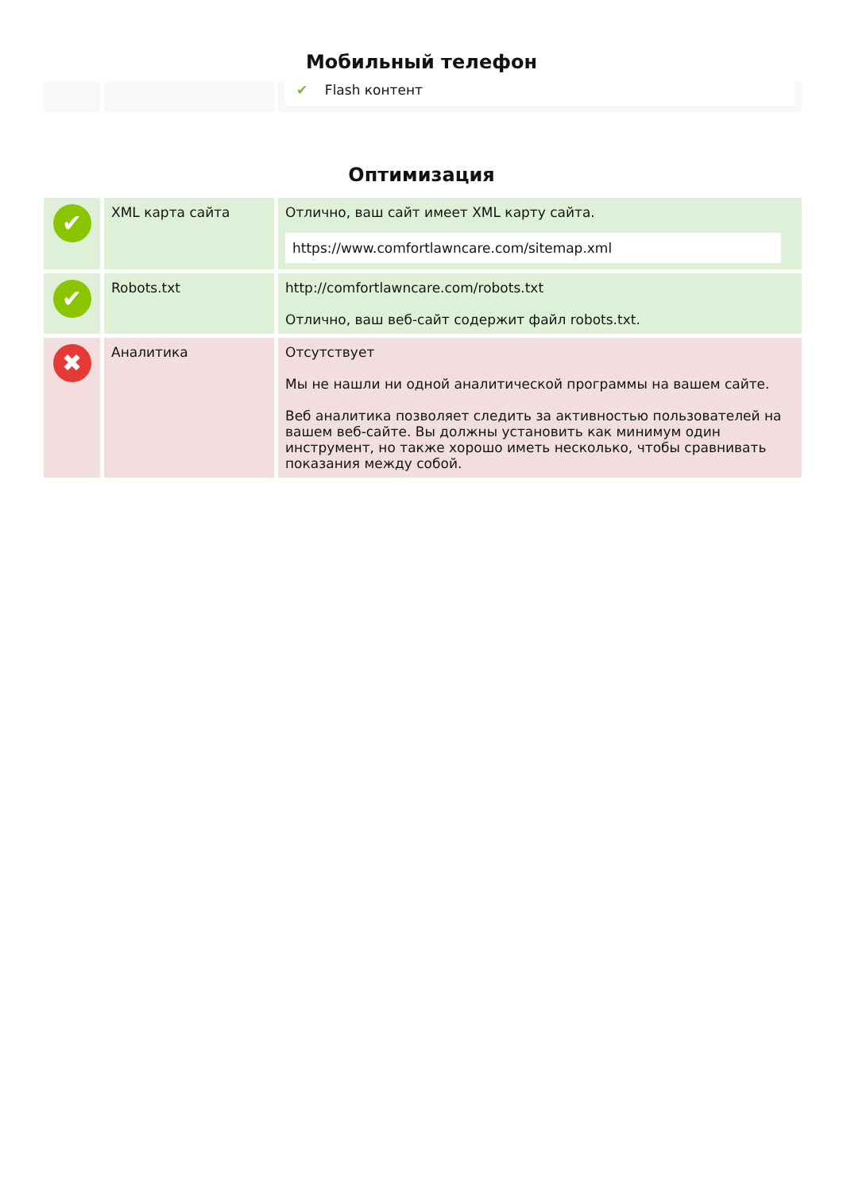Мобильный телефон
| | | ✔ Flash контент |
Оптимизация
| ✔ | XML карта сайта | Отлично, ваш сайт имеет XML карту сайта. https://www.comfortlawncare.com/sitemap.xml |
| ✔ | Robots.txt | http://comfortlawncare.com/robots.txt Отлично, ваш веб-сайт содержит файл robots.txt. |
| ✖ | Аналитика | Отсутствует Мы не нашли ни одной аналитической программы на вашем сайте. Веб аналитика позволяет следить за активностью пользователей на вашем веб-сайте. Вы должны установить как минимум один инструмент, но также хорошо иметь несколько, чтобы сравнивать показания между собой. |